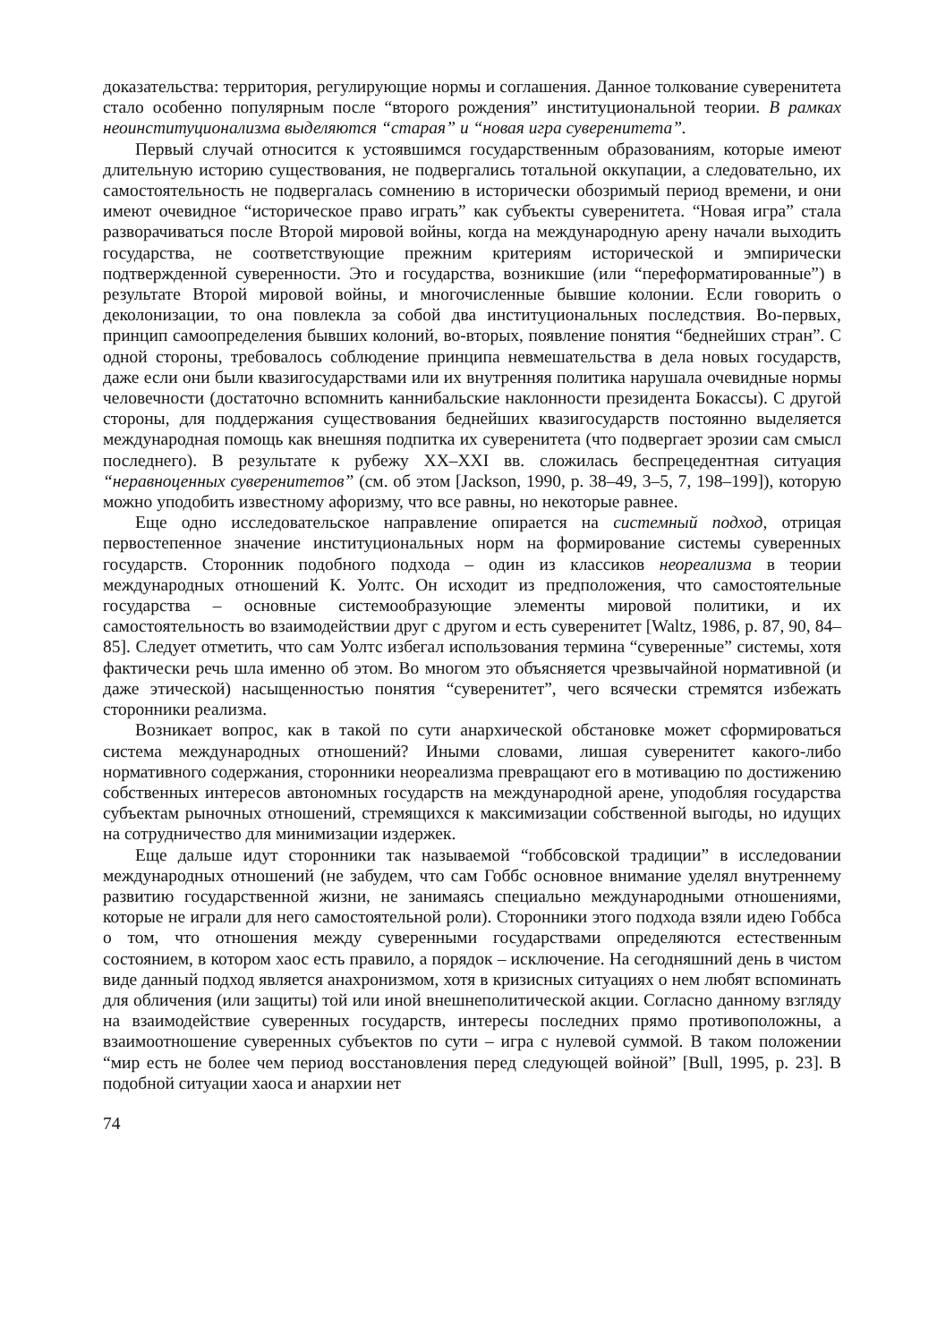доказательства: территория, регулирующие нормы и соглашения. Данное толкование суверенитета стало особенно популярным после “второго рождения” институциональной теории. В рамках неоинституционализма выделяются “старая” и “новая игра суверенитета”.
Первый случай относится к устоявшимся государственным образованиям, которые имеют длительную историю существования, не подвергались тотальной оккупации, а следовательно, их самостоятельность не подвергалась сомнению в исторически обозримый период времени, и они имеют очевидное “историческое право играть” как субъекты суверенитета. “Новая игра” стала разворачиваться после Второй мировой войны, когда на международную арену начали выходить государства, не соответствующие прежним критериям исторической и эмпирически подтвержденной суверенности. Это и государства, возникшие (или “переформатированные”) в результате Второй мировой войны, и многочисленные бывшие колонии. Если говорить о деколонизации, то она повлекла за собой два институциональных последствия. Во-первых, принцип самоопределения бывших колоний, во-вторых, появление понятия “беднейших стран”. С одной стороны, требовалось соблюдение принципа невмешательства в дела новых государств, даже если они были квазигосударствами или их внутренняя политика нарушала очевидные нормы человечности (достаточно вспомнить каннибальские наклонности президента Бокассы). С другой стороны, для поддержания существования беднейших квазигосударств постоянно выделяется международная помощь как внешняя подпитка их суверенитета (что подвергает эрозии сам смысл последнего). В результате к рубежу XX–XXI вв. сложилась беспрецедентная ситуация “неравноценных суверенитетов” (см. об этом [Jackson, 1990, p. 38–49, 3–5, 7, 198–199]), которую можно уподобить известному афоризму, что все равны, но некоторые равнее.
Еще одно исследовательское направление опирается на системный подход, отрицая первостепенное значение институциональных норм на формирование системы суверенных государств. Сторонник подобного подхода – один из классиков неореализма в теории международных отношений К. Уолтс. Он исходит из предположения, что самостоятельные государства – основные системообразующие элементы мировой политики, и их самостоятельность во взаимодействии друг с другом и есть суверенитет [Waltz, 1986, p. 87, 90, 84–85]. Следует отметить, что сам Уолтс избегал использования термина “суверенные” системы, хотя фактически речь шла именно об этом. Во многом это объясняется чрезвычайной нормативной (и даже этической) насыщенностью понятия “суверенитет”, чего всячески стремятся избежать сторонники реализма.
Возникает вопрос, как в такой по сути анархической обстановке может сформироваться система международных отношений? Иными словами, лишая суверенитет какого-либо нормативного содержания, сторонники неореализма превращают его в мотивацию по достижению собственных интересов автономных государств на международной арене, уподобляя государства субъектам рыночных отношений, стремящихся к максимизации собственной выгоды, но идущих на сотрудничество для минимизации издержек.
Еще дальше идут сторонники так называемой “гоббсовской традиции” в исследовании международных отношений (не забудем, что сам Гоббс основное внимание уделял внутреннему развитию государственной жизни, не занимаясь специально международными отношениями, которые не играли для него самостоятельной роли). Сторонники этого подхода взяли идею Гоббса о том, что отношения между суверенными государствами определяются естественным состоянием, в котором хаос есть правило, а порядок – исключение. На сегодняшний день в чистом виде данный подход является анахронизмом, хотя в кризисных ситуациях о нем любят вспоминать для обличения (или защиты) той или иной внешнеполитической акции. Согласно данному взгляду на взаимодействие суверенных государств, интересы последних прямо противоположны, а взаимоотношение суверенных субъектов по сути – игра с нулевой суммой. В таком положении “мир есть не более чем период восстановления перед следующей войной” [Bull, 1995, p. 23]. В подобной ситуации хаоса и анархии нет
74